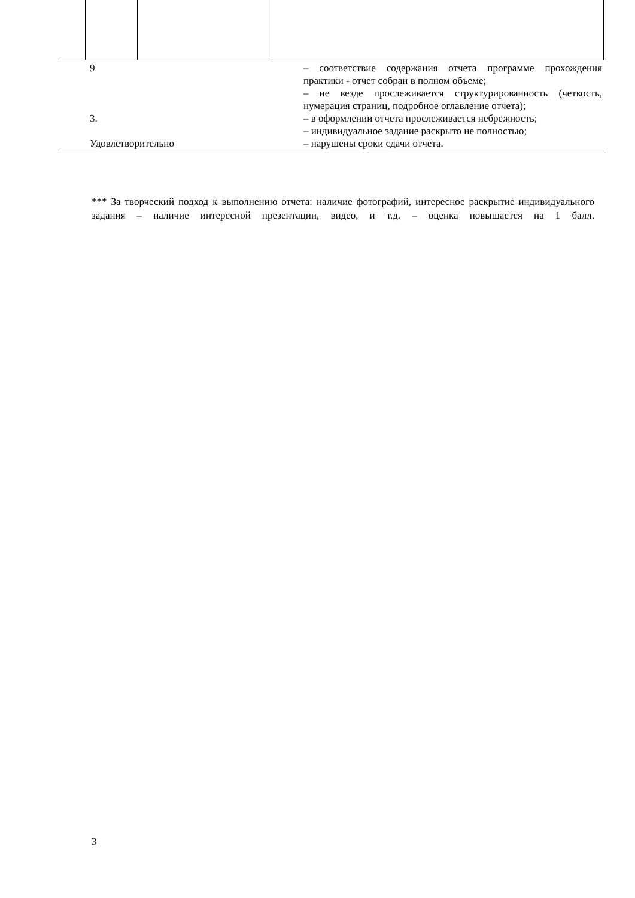| 9 3. Удовлетворительно | | – соответствие содержания отчета программе прохождения практики - отчет собран в полном объеме; – не везде прослеживается структурированность (четкость, нумерация страниц, подробное оглавление отчета); – в оформлении отчета прослеживается небрежность; – индивидуальное задание раскрыто не полностью; – нарушены сроки сдачи отчета. |
*** За творческий подход к выполнению отчета: наличие фотографий, интересное раскрытие индивидуального задания – наличие интересной презентации, видео, и т.д. – оценка повышается на 1 балл.
3